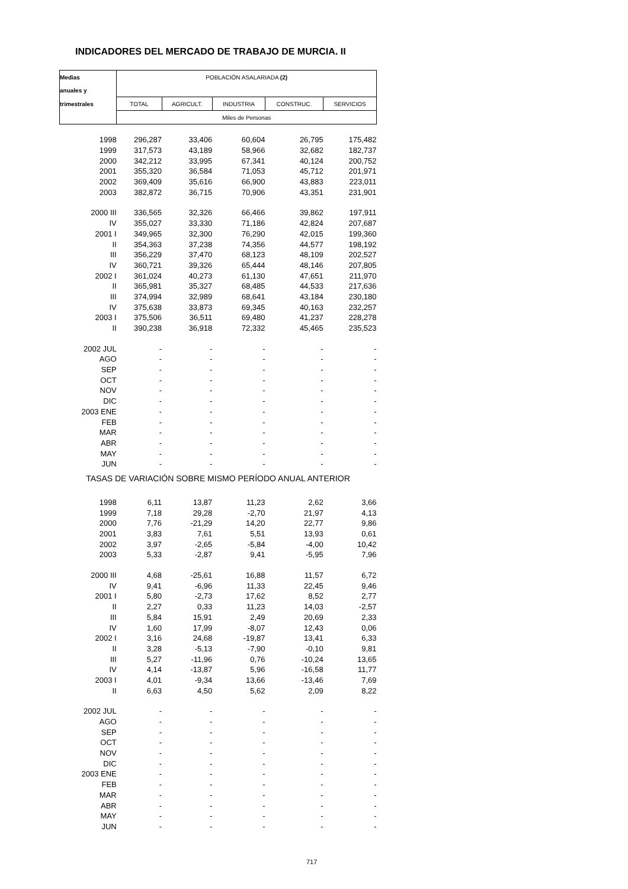INDICADORES DEL MERCADO DE TRABAJO DE MURCIA. II
| Medias | POBLACIÓN ASALARIADA (2) | | | | |
| --- | --- | --- | --- | --- | --- |
| anuales y | | | | | |
| trimestrales | TOTAL | AGRICULT. | INDUSTRIA | CONSTRUC. | SERVICIOS |
| | Miles de Personas | | | | |
| 1998 | 296,287 | 33,406 | 60,604 | 26,795 | 175,482 |
| 1999 | 317,573 | 43,189 | 58,966 | 32,682 | 182,737 |
| 2000 | 342,212 | 33,995 | 67,341 | 40,124 | 200,752 |
| 2001 | 355,320 | 36,584 | 71,053 | 45,712 | 201,971 |
| 2002 | 369,409 | 35,616 | 66,900 | 43,883 | 223,011 |
| 2003 | 382,872 | 36,715 | 70,906 | 43,351 | 231,901 |
| 2000 III | 336,565 | 32,326 | 66,466 | 39,862 | 197,911 |
| IV | 355,027 | 33,330 | 71,186 | 42,824 | 207,687 |
| 2001 I | 349,965 | 32,300 | 76,290 | 42,015 | 199,360 |
| II | 354,363 | 37,238 | 74,356 | 44,577 | 198,192 |
| III | 356,229 | 37,470 | 68,123 | 48,109 | 202,527 |
| IV | 360,721 | 39,326 | 65,444 | 48,146 | 207,805 |
| 2002 I | 361,024 | 40,273 | 61,130 | 47,651 | 211,970 |
| II | 365,981 | 35,327 | 68,485 | 44,533 | 217,636 |
| III | 374,994 | 32,989 | 68,641 | 43,184 | 230,180 |
| IV | 375,638 | 33,873 | 69,345 | 40,163 | 232,257 |
| 2003 I | 375,506 | 36,511 | 69,480 | 41,237 | 228,278 |
| II | 390,238 | 36,918 | 72,332 | 45,465 | 235,523 |
| 2002 JUL | - | - | - | - | - |
| AGO | - | - | - | - | - |
| SEP | - | - | - | - | - |
| OCT | - | - | - | - | - |
| NOV | - | - | - | - | - |
| DIC | - | - | - | - | - |
| 2003 ENE | - | - | - | - | - |
| FEB | - | - | - | - | - |
| MAR | - | - | - | - | - |
| ABR | - | - | - | - | - |
| MAY | - | - | - | - | - |
| JUN | - | - | - | - | - |
| TASAS DE VARIACIÓN SOBRE MISMO PERÍODO ANUAL ANTERIOR | | | | | |
| 1998 | 6,11 | 13,87 | 11,23 | 2,62 | 3,66 |
| 1999 | 7,18 | 29,28 | -2,70 | 21,97 | 4,13 |
| 2000 | 7,76 | -21,29 | 14,20 | 22,77 | 9,86 |
| 2001 | 3,83 | 7,61 | 5,51 | 13,93 | 0,61 |
| 2002 | 3,97 | -2,65 | -5,84 | -4,00 | 10,42 |
| 2003 | 5,33 | -2,87 | 9,41 | -5,95 | 7,96 |
| 2000 III | 4,68 | -25,61 | 16,88 | 11,57 | 6,72 |
| IV | 9,41 | -6,96 | 11,33 | 22,45 | 9,46 |
| 2001 I | 5,80 | -2,73 | 17,62 | 8,52 | 2,77 |
| II | 2,27 | 0,33 | 11,23 | 14,03 | -2,57 |
| III | 5,84 | 15,91 | 2,49 | 20,69 | 2,33 |
| IV | 1,60 | 17,99 | -8,07 | 12,43 | 0,06 |
| 2002 I | 3,16 | 24,68 | -19,87 | 13,41 | 6,33 |
| II | 3,28 | -5,13 | -7,90 | -0,10 | 9,81 |
| III | 5,27 | -11,96 | 0,76 | -10,24 | 13,65 |
| IV | 4,14 | -13,87 | 5,96 | -16,58 | 11,77 |
| 2003 I | 4,01 | -9,34 | 13,66 | -13,46 | 7,69 |
| II | 6,63 | 4,50 | 5,62 | 2,09 | 8,22 |
| 2002 JUL | - | - | - | - | - |
| AGO | - | - | - | - | - |
| SEP | - | - | - | - | - |
| OCT | - | - | - | - | - |
| NOV | - | - | - | - | - |
| DIC | - | - | - | - | - |
| 2003 ENE | - | - | - | - | - |
| FEB | - | - | - | - | - |
| MAR | - | - | - | - | - |
| ABR | - | - | - | - | - |
| MAY | - | - | - | - | - |
| JUN | - | - | - | - | - |
717